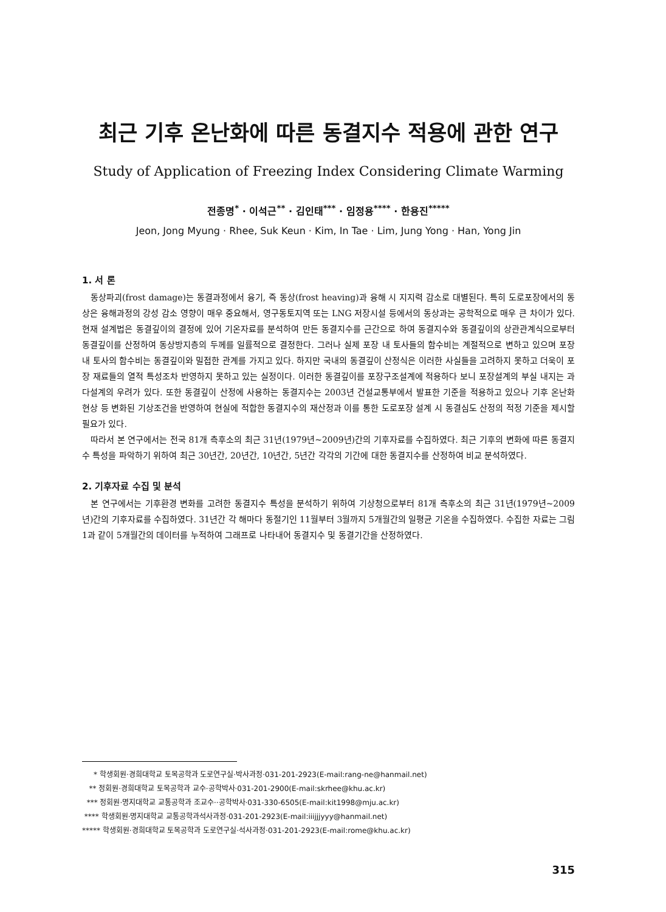최근 기후 온난화에 따른 동결지수 적용에 관한 연구
Study of Application of Freezing Index Considering Climate Warming
전종명<sup>*</sup> · 이석근<sup>**</sup> · 김인태<sup>***</sup> · 임정용<sup>****</sup> · 한용진<sup>*****</sup>
Jeon, Jong Myung · Rhee, Suk Keun · Kim, In Tae · Lim, Jung Yong · Han, Yong Jin
1. 서 론
동상파괴(frost damage)는 동결과정에서 융기, 즉 동상(frost heaving)과 융해 시 지지력 감소로 대별된다. 특히 도로포장에서의 동상은 융해과정의 강성 감소 영향이 매우 중요해서, 영구동토지역 또는 LNG 저장시설 등에서의 동상과는 공학적으로 매우 큰 차이가 있다. 현재 설계법은 동결깊이의 결정에 있어 기온자료를 분석하여 만든 동결지수를 근간으로 하여 동결지수와 동결깊이의 상관관계식으로부터 동결깊이를 산정하여 동상방지층의 두께를 일률적으로 결정한다. 그러나 실제 포장 내 토사들의 함수비는 계절적으로 변하고 있으며 포장 내 토사의 함수비는 동결깊이와 밀접한 관계를 가지고 있다. 하지만 국내의 동결깊이 산정식은 이러한 사실들을 고려하지 못하고 더욱이 포장 재료들의 열적 특성조차 반영하지 못하고 있는 실정이다. 이러한 동결깊이를 포장구조설계에 적용하다 보니 포장설계의 부실 내지는 과다설계의 우려가 있다. 또한 동결깊이 산정에 사용하는 동결지수는 2003년 건설교통부에서 발표한 기준을 적용하고 있으나 기후 온난화 현상 등 변화된 기상조건을 반영하여 현실에 적합한 동결지수의 재산정과 이를 통한 도로포장 설계 시 동결심도 산정의 적정 기준을 제시할 필요가 있다.
따라서 본 연구에서는 전국 81개 측후소의 최근 31년(1979년~2009년)간의 기후자료를 수집하였다. 최근 기후의 변화에 따른 동결지수 특성을 파악하기 위하여 최근 30년간, 20년간, 10년간, 5년간 각각의 기간에 대한 동결지수를 산정하여 비교 분석하였다.
2. 기후자료 수집 및 분석
본 연구에서는 기후환경 변화를 고려한 동결지수 특성을 분석하기 위하여 기상청으로부터 81개 측후소의 최근 31년(1979년~2009년)간의 기후자료를 수집하였다. 31년간 각 해마다 동절기인 11월부터 3월까지 5개월간의 일평균 기온을 수집하였다. 수집한 자료는 그림 1과 같이 5개월간의 데이터를 누적하여 그래프로 나타내어 동결지수 및 동결기간을 산정하였다.
* 학생회원·경희대학교 토목공학과 도로연구실·박사과정·031-201-2923(E-mail:rang-ne@hanmail.net)
** 정회원·경희대학교 토목공학과 교수·공학박사·031-201-2900(E-mail:skrhee@khu.ac.kr)
*** 정회원·명지대학교 교통공학과 조교수··공학박사·031-330-6505(E-mail:kit1998@mju.ac.kr)
**** 학생회원·명지대학교 교통공학과석사과정·031-201-2923(E-mail:iiijjjyyy@hanmail.net)
***** 학생회원·경희대학교 토목공학과 도로연구실·석사과정·031-201-2923(E-mail:rome@khu.ac.kr)
315